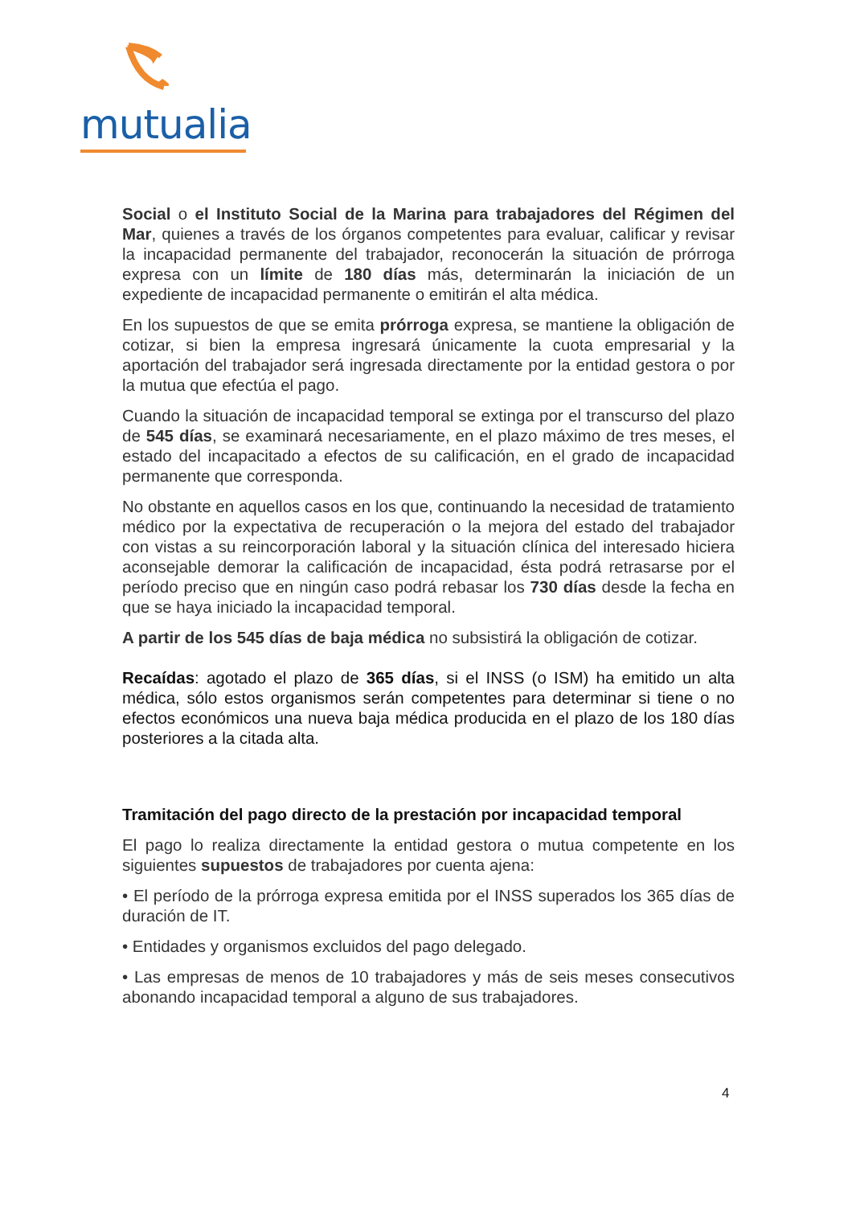mutualia
Social o el Instituto Social de la Marina para trabajadores del Régimen del Mar, quienes a través de los órganos competentes para evaluar, calificar y revisar la incapacidad permanente del trabajador, reconocerán la situación de prórroga expresa con un límite de 180 días más, determinarán la iniciación de un expediente de incapacidad permanente o emitirán el alta médica.
En los supuestos de que se emita prórroga expresa, se mantiene la obligación de cotizar, si bien la empresa ingresará únicamente la cuota empresarial y la aportación del trabajador será ingresada directamente por la entidad gestora o por la mutua que efectúa el pago.
Cuando la situación de incapacidad temporal se extinga por el transcurso del plazo de 545 días, se examinará necesariamente, en el plazo máximo de tres meses, el estado del incapacitado a efectos de su calificación, en el grado de incapacidad permanente que corresponda.
No obstante en aquellos casos en los que, continuando la necesidad de tratamiento médico por la expectativa de recuperación o la mejora del estado del trabajador con vistas a su reincorporación laboral y la situación clínica del interesado hiciera aconsejable demorar la calificación de incapacidad, ésta podrá retrasarse por el período preciso que en ningún caso podrá rebasar los 730 días desde la fecha en que se haya iniciado la incapacidad temporal.
A partir de los 545 días de baja médica no subsistirá la obligación de cotizar.
Recaídas: agotado el plazo de 365 días, si el INSS (o ISM) ha emitido un alta médica, sólo estos organismos serán competentes para determinar si tiene o no efectos económicos una nueva baja médica producida en el plazo de los 180 días posteriores a la citada alta.
Tramitación del pago directo de la prestación por incapacidad temporal
El pago lo realiza directamente la entidad gestora o mutua competente en los siguientes supuestos de trabajadores por cuenta ajena:
• El período de la prórroga expresa emitida por el INSS superados los 365 días de duración de IT.
• Entidades y organismos excluidos del pago delegado.
• Las empresas de menos de 10 trabajadores y más de seis meses consecutivos abonando incapacidad temporal a alguno de sus trabajadores.
4